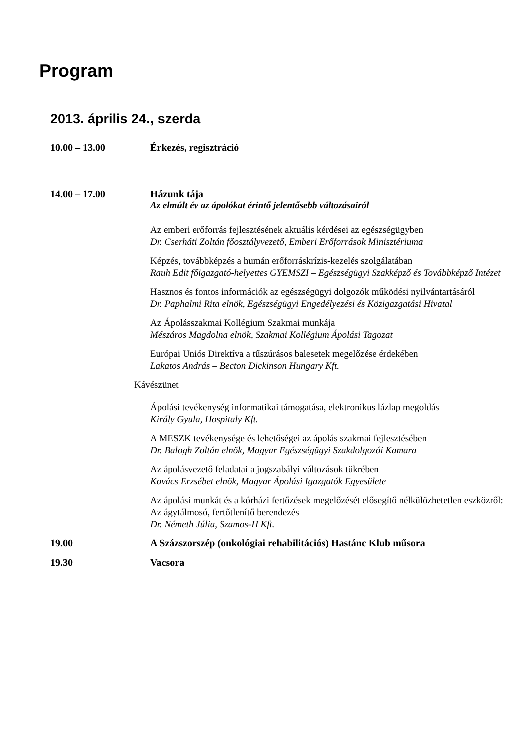Program
2013. április 24., szerda
10.00 – 13.00 Érkezés, regisztráció
14.00 – 17.00 Házunk tája
Az elmúlt év az ápolókat érintő jelentősebb változásairól
Az emberi erőforrás fejlesztésének aktuális kérdései az egészségügyben
Dr. Cserháti Zoltán főosztályvezető, Emberi Erőforrások Minisztériuma
Képzés, továbbképzés a humán erőforráskrízis-kezelés szolgálatában
Rauh Edit főigazgató-helyettes GYEMSZI – Egészségügyi Szakképző és Továbbképző Intézet
Hasznos és fontos információk az egészségügyi dolgozók működési nyilvántartásáról
Dr. Paphalmi Rita elnök, Egészségügyi Engedélyezési és Közigazgatási Hivatal
Az Ápolásszakmai Kollégium Szakmai munkája
Mészáros Magdolna elnök, Szakmai Kollégium Ápolási Tagozat
Európai Uniós Direktíva a tűszúrásos balesetek megelőzése érdekében
Lakatos András – Becton Dickinson Hungary Kft.
Kávészünet
Ápolási tevékenység informatikai támogatása, elektronikus lázlap megoldás
Király Gyula, Hospitaly Kft.
A MESZK tevékenysége és lehetőségei az ápolás szakmai fejlesztésében
Dr. Balogh Zoltán elnök, Magyar Egészségügyi Szakdolgozói Kamara
Az ápolásvezető feladatai a jogszabályi változások tükrében
Kovács Erzsébet elnök, Magyar Ápolási Igazgatók Egyesülete
Az ápolási munkát és a kórházi fertőzések megelőzését elősegítő nélkülözhetetlen eszközről: Az ágytálmosó, fertőtlenítő berendezés
Dr. Németh Júlia, Szamos-H Kft.
19.00 A Százszorszép (onkológiai rehabilitációs) Hastánc Klub műsora
19.30 Vacsora